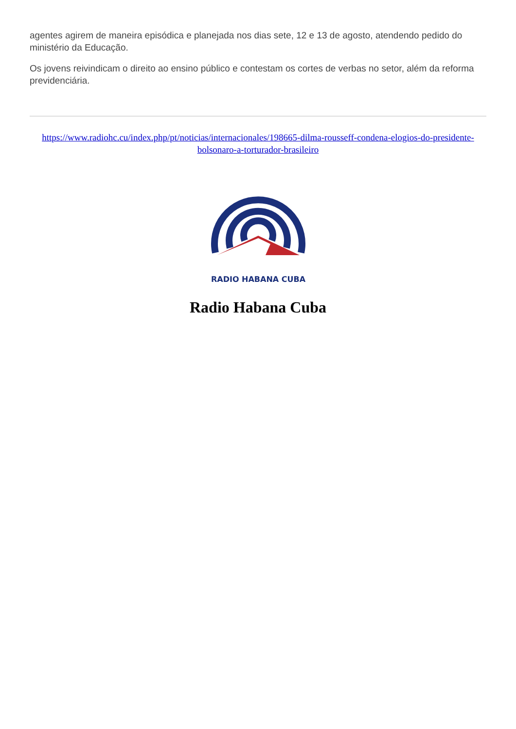agentes agirem de maneira episódica e planejada nos dias sete, 12 e 13 de agosto, atendendo pedido do ministério da Educação.
Os jovens reivindicam o direito ao ensino público e contestam os cortes de verbas no setor, além da reforma previdenciária.
https://www.radiohc.cu/index.php/pt/noticias/internacionales/198665-dilma-rousseff-condena-elogios-do-presidente-bolsonaro-a-torturador-brasileiro
RADIO HABANA CUBA
Radio Habana Cuba